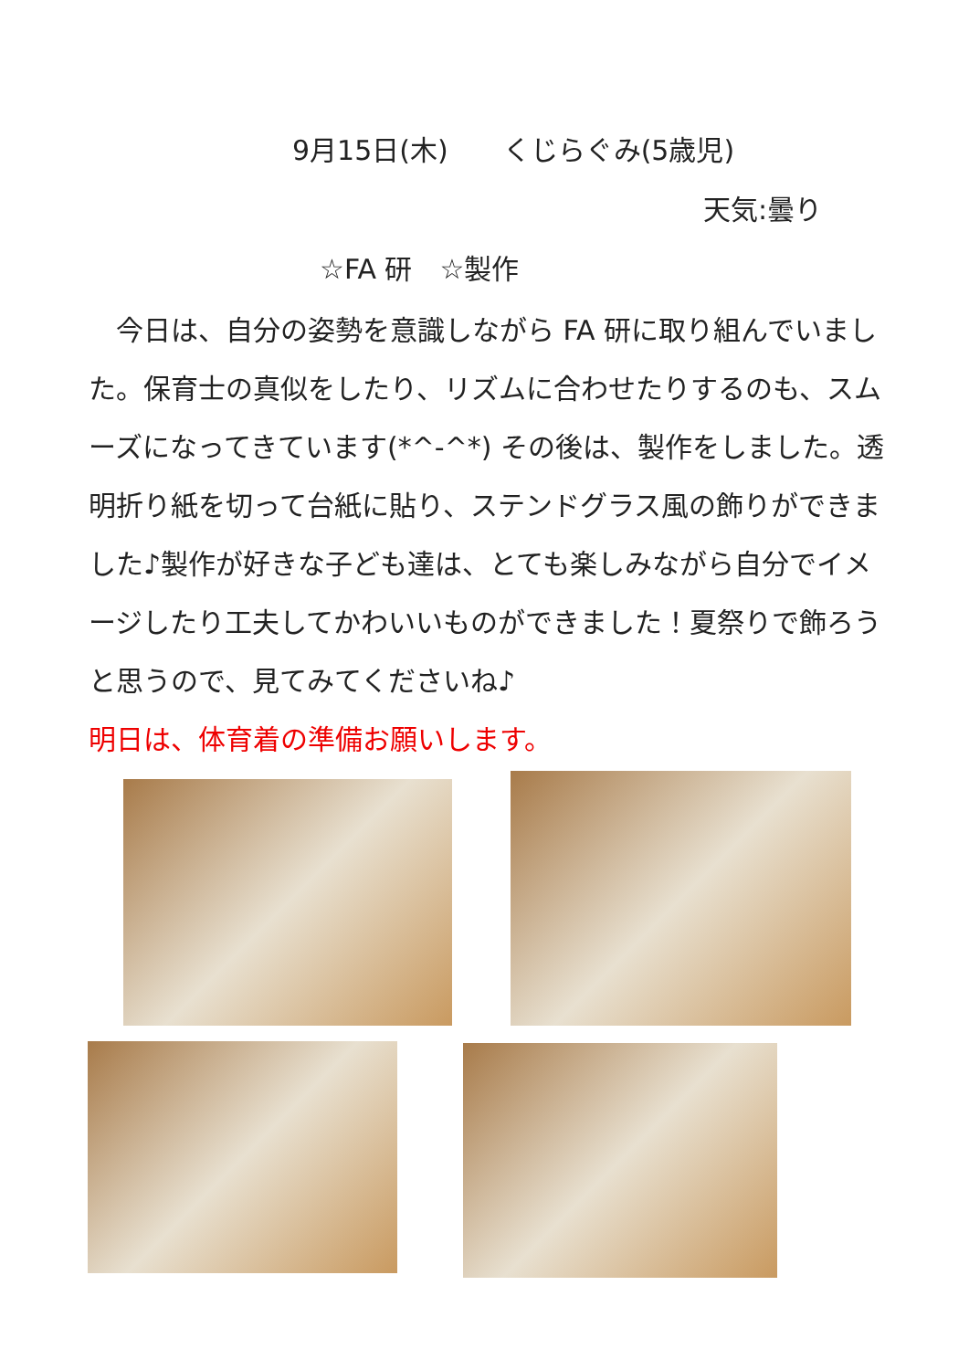9月15日(木)　　くじらぐみ(5歳児)
天気:曇り
☆FA 研　☆製作
　今日は、自分の姿勢を意識しながら FA 研に取り組んでいました。保育士の真似をしたり、リズムに合わせたりするのも、スムーズになってきています(*^-^*) その後は、製作をしました。透明折り紙を切って台紙に貼り、ステンドグラス風の飾りができました♪製作が好きな子ども達は、とても楽しみながら自分でイメージしたり工夫してかわいいものができました！夏祭りで飾ろうと思うので、見てみてくださいね♪
明日は、体育着の準備お願いします。